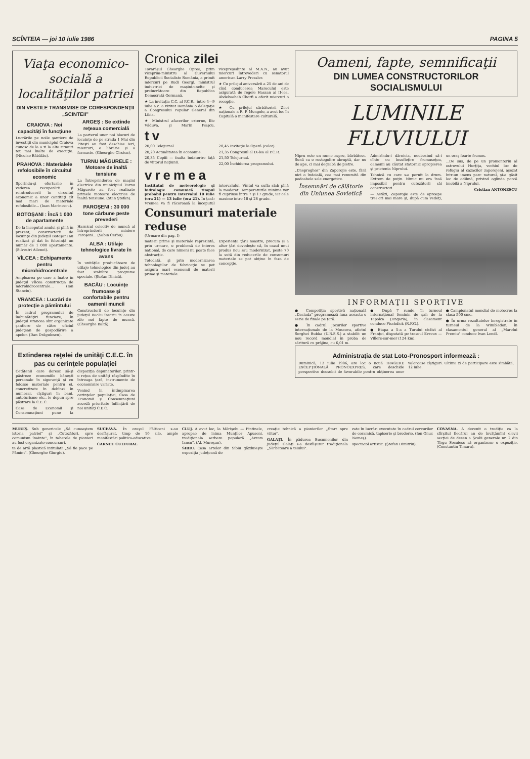SCÎNTEIA — joi 10 iulie 1986 PAGINA 5
Viaţa economico-socială a localităţilor patriei
DIN VESTILE TRANSMISE DE CORESPONDENŢII „SCINTEII"
CRAIOVA : Noi capacităţi în funcţiune
Lucrările pe noile şantiere de investiţii din municipiul Craiova cunosc de la o zi la alta ritmuri tot mai înalte de execuţie. (Nicolae Băbălău).
PRAHOVA : Materialele refolosibile în circuitul economic
Sporindu-şi eforturile în vederea recuperării şi reintroducerii în circuitul economic a unor cantităţi cît mai mari de materiale refolosibile... (Ioan Marinescu).
BOTOŞANI : Încă 1 000 de apartamente
De la începutul anului şi pînă în prezent, constructorii de locuinţe din judeţul Botoşani au realizat şi dat în folosinţă un număr de 1 000 apartamente. (Silvestri Ailenei).
VÎLCEA : Echipamente pentru microhidrocentrale
Amploarea pe care a luat-o în judeţul Vîlcea construcţia de microhidrocentrale... (Ion Stanciu).
VRANCEA : Lucrări de protecţie a pămîntului
În cadrul programului de îmbunătăţiri funciare, în judeţul Vrancea sînt organizate şantiere de către oficiul judeţean de gospodărire a apelor. (Dan Drăgulescu).
ARGEŞ : Se extinde reţeaua comercială
La parterul unor noi blocuri de locuinţe de pe strada 1 Mai din Piteşti au fost deschise ieri, miercuri, o librărie şi o farmacie. (Gheorghe Cîrstea).
TURNU MĂGURELE : Motoare de înaltă tensiune
La Întreprinderea de maşini electrice din municipiul Turnu Măgurele au fost realizate primele motoare electrice de înaltă tensiune. (Stan Ştefan).
PAROŞENI : 30 000 tone cărbune peste prevederi
Harnicul colectiv de muncă al întreprinderii miniere Paroşeni... (Sabin Cerbu).
ALBA : Utilaje tehnologice livrate în avans
În unităţile producătoare de utilaje tehnologice din judeţ au fost stabilite programe speciale. (Ştefan Dinică).
BACĂU : Locuinţe frumoase şi confortabile pentru oamenii muncii
Constructorii de locuinţe din judeţul Bacău înscriu în aceste zile noi fapte de muncă. (Gheorghe Baltă).
Extinderea reţelei de unităţi C.E.C. în pas cu cerinţele populaţiei
Cetăţenii care doresc să-şi păstreze economiile băneşti personale în siguranţă şi cu folosse materiale pentru ei, concretizate în dobînzi în numerar, cîştiguri în bani, autoturisme etc., le depun spre păstrare la C.E.C.
Casa de Economii şi Consemnaţiuni pune la dispoziţia depunătorilor, printr-o reţea de unităţi răspîndite în întreaga ţară, instrumente de economisire variate.
Venind în întîmpinarea cerinţelor populaţiei, Casa de Economii şi Consemnaţiuni acordă prioritate înfiinţării de noi unităţi C.E.C.
Cronica zilei
Tovarăşul Gheorghe Oprea, prim viceprim-ministru al Guvernului Republicii Socialiste România, a primit miercuri pe Rudi Georgi, ministrul industriei de maşini-unelte şi prelucrătoare din Republica Democrată Germană.
★ La invitaţia C.C. al P.C.R., între 4—9 iulie a.c. a vizitat România o delegaţie a Congresului Popular General din Libia.
★ Ministrul afacerilor externe, Ilie Văduva, şi Marin Ivaşcu, vicepreşedinte al M.A.N., au avut miercuri întrevederi cu senatorul american Larry Pressler.
★ Cu prilejul aniversării a 25 de ani de cînd conducerea Marocului este asigurată de regele Hassan al II-lea, Abdelwahab Chorfi a oferit miercuri o recepţie.
★ Cu prilejul sărbătoririi Zilei naţionale a R. P. Mongole, a avut loc în Capitală o manifestare culturală.
tv
20,00 Telejurnal
20,20 Actualitatea în economie.
20,35 Copiii — înalta îndatorire faţă de viitorul naţiunii.
20,45 Invitaţie la Operă (color).
21,35 Congresul al IX-lea al P.C.R.
21,50 Telejurnal.
22,00 Închiderea programului.
vremea
Institutul de meteorologie şi hidrologie comunică timpul probabil pentru intervalul 10 iulie (ora 21) — 13 iulie (ora 21). În ţară: Vremea va fi răcoroasă la începutul intervalului. Vîntul va sufla slab pînă la moderat. Temperaturile minime vor fi cuprinse între 7 şi 17 grade, iar cele maxime între 18 şi 28 grade.
Consumuri materiale reduse
(Urmare din pag. I)
materii prime şi materiale reprezintă, prin urmare, o problemă de interes naţional, de care nimeni nu poate face abstracţie.
Totodată, şi prin modernizarea tehnologiilor de fabricaţie se pot asigura mari economii de materii prime şi materiale.
Experienţa ţării noastre, precum şi a altor ţări dovedeşte că, în cazul unui produs nou sau modernizat, peste 70 la sută din reducerile de consumuri materiale se pot obţine în faza de concepţie.
Oameni, fapte, semnificaţii
DIN LUMEA CONSTRUCTORILOR SOCIALISMULUI
LUMINILE FLUVIULUI
Nipru este un nume aspru, bărbătesc. Sună ca o rostogolire abruptă, dar nu de ape, ci mai degrabă de pietre.
„Dneproghes" din Zaporojie este, fără nici o îndoială, cea mai renumită din podoabele sale energetice.
Însemnări de călătorie din Uniunea Sovietică
Admirîndu-i dărnicia, neobosind să-i cînte cu însufleţire frumuseţea, oamenii au căutat statornic apropierea şi prietenia Niprului.
Tehnică cu care s-a pornit la drum. Extrem de puţin. Nimic nu era însă imposibil pentru cutezătorii săi constructori.
— Astăzi, Zaporojie este de aproape trei ori mai mare şi, după cum vedeţi, un oraş foarte frumos.
...De sus, de pe un promontoriu al ostrovului Horţiţa, vechiul loc de refugiu al cazacilor zaporojeni, aşezat într-un imens parc natural, şi-a găsit loc de odihnă, privind oglinda parcă imobilă a Niprului.
Cristian ANTONESCU
INFORMAŢII SPORTIVE
● Competiţia sportivă naţională „Daciada" programează luna aceasta o serie de finale pe ţară.
● În cadrul Jocurilor sportive internaţionale de la Moscova, atletul Serghei Bubka (U.R.S.S.) a stabilit un nou record mondial în proba de săritură cu prăjina, cu 6,01 m.
● După 7 runde, în turneul internaţional feminin de şah de la Tapolca (Ungaria), în clasament conduce Fischdick (R.F.G.).
● Etapa a 5-a a Turului ciclist al Franţei, disputată pe traseul Evreux — Villers-sur-mer (124 km).
● Campionatul mondial de motocros la clasa 500 cmc.
● În urma rezultatelor înregistrate în turneul de la Wimbledon, în clasamentul general al „Marelui Premiu" conduce Ivan Lendl.
Administraţia de stat Loto-Pronosport informează :
Duminică, 13 iulie 1986, are loc o nouă TRAGERE EXCEPŢIONALĂ PRONOEXPRES, care deschide perspective deosebit de favorabile pentru obţinerea unor valoroase cîştiguri. Ultima zi de participare este sîmbătă, 12 iulie.
MUREŞ. Sub genericele „Să cunoaştem istoria patriei" şi „Cutezători, spre comunism înainte", în taberele de pionieri au fost organizate concursuri.
te de artă plastică intitulată „Să fie pace pe Pămînt". (Gheorghe Giurgiu).
SUCEAVA. În oraşul Fălticeni s-au desfăşurat, timp de 10 zile, ample manifestări politico-educative.
CARNET CULTURAL
CLUJ. A avut loc, la Mărişelu — Fintinele, apropae de inima Munţilor Apuseni, tradiţionala serbare populară „Avram Iancu". (Al. Mureşan).
SIBIU. Casa artelor din Sibiu găzduieşte expoziţia judeţeană de
creaţie tehnică a pionierilor „Start spre viitor".
GALAŢI. În pădurea Bucumenilor din judeţul Galaţi s-a desfăşurat tradiţionala „Sărbătoare a teiului".
zate în lucrări executate în cadrul cercurilor de ceramică, tapiserie şi broderie. (Ion Onuc Nemeş).
spectacol artistic. (Ştefan Dimitriu).
COVASNA. A devenit o tradiţie ca la sfîrşitul fiecărui an de învăţămînt elevii secţiei de desen a Şcolii generale nr. 2 din Tîrgu Secuiesc să organizeze o expoziţie. (Constantin Timaru).